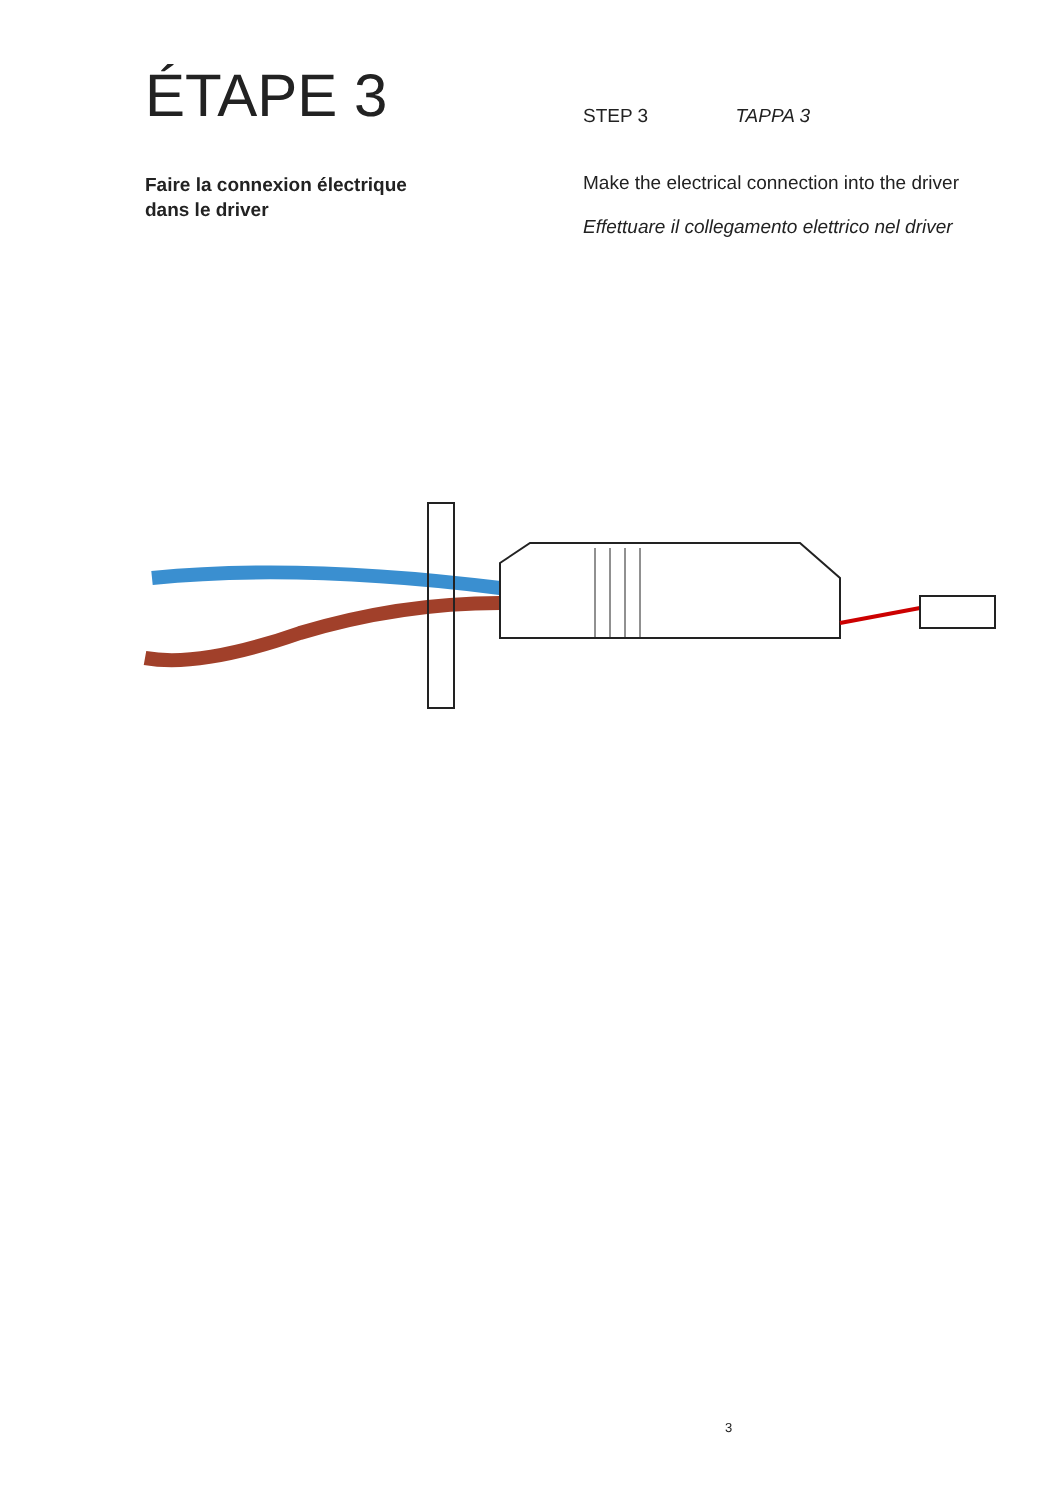ÉTAPE 3
STEP 3 TAPPA 3
Faire la connexion électrique
dans le driver
Make the electrical connection into the driver
Effettuare il collegamento elettrico nel driver
3